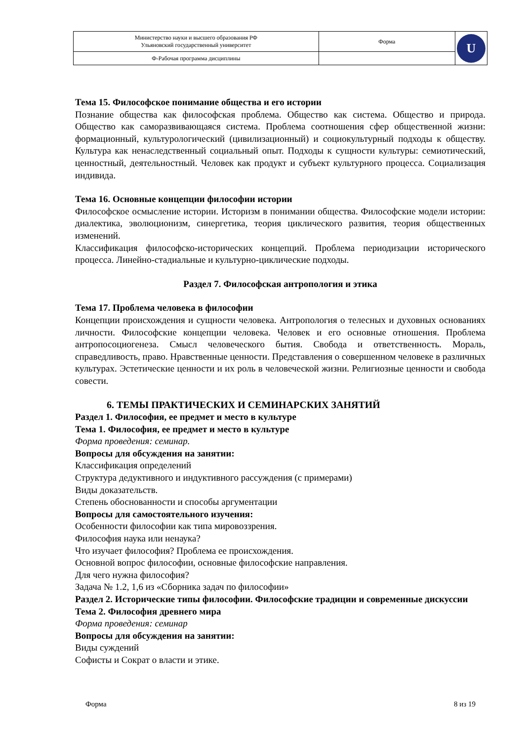| Министерство науки и высшего образования РФ Ульяновский государственный университет | Форма | U |
| Ф-Рабочая программа дисциплины | | |
Тема 15. Философское понимание общества и его истории
Познание общества как философская проблема. Общество как система. Общество и природа. Общество как саморазвивающаяся система. Проблема соотношения сфер общественной жизни: формационный, культурологический (цивилизационный) и социокультурный подходы к обществу. Культура как ненаследственный социальный опыт. Подходы к сущности культуры: семиотический, ценностный, деятельностный. Человек как продукт и субъект культурного процесса. Социализация индивида.
Тема 16. Основные концепции философии истории
Философское осмысление истории. Историзм в понимании общества. Философские модели истории: диалектика, эволюционизм, синергетика, теория циклического развития, теория общественных изменений.
Классификация философско-исторических концепций. Проблема периодизации исторического процесса. Линейно-стадиальные и культурно-циклические подходы.
Раздел 7. Философская антропология и этика
Тема 17. Проблема человека в философии
Концепции происхождения и сущности человека. Антропология о телесных и духовных основаниях личности. Философские концепции человека. Человек и его основные отношения. Проблема антропосоциогенеза. Смысл человеческого бытия. Свобода и ответственность. Мораль, справедливость, право. Нравственные ценности. Представления о совершенном человеке в различных культурах. Эстетические ценности и их роль в человеческой жизни. Религиозные ценности и свобода совести.
6. ТЕМЫ ПРАКТИЧЕСКИХ И СЕМИНАРСКИХ ЗАНЯТИЙ
Раздел 1. Философия, ее предмет и место в культуре
Тема 1. Философия, ее предмет и место в культуре
Форма проведения: семинар.
Вопросы для обсуждения на занятии:
Классификация определений
Структура дедуктивного и индуктивного рассуждения (с примерами)
Виды доказательств.
Степень обоснованности и способы аргументации
Вопросы для самостоятельного изучения:
Особенности философии как типа мировоззрения.
Философия наука или ненаука?
Что изучает философия? Проблема ее происхождения.
Основной вопрос философии, основные философские направления.
Для чего нужна философия?
Задача № 1.2, 1,6 из «Сборника задач по философии»
Раздел 2. Исторические типы философии. Философские традиции и современные дискуссии
Тема 2. Философия древнего мира
Форма проведения: семинар
Вопросы для обсуждения на занятии:
Виды суждений
Софисты и Сократ о власти и этике.
Форма 8 из 19